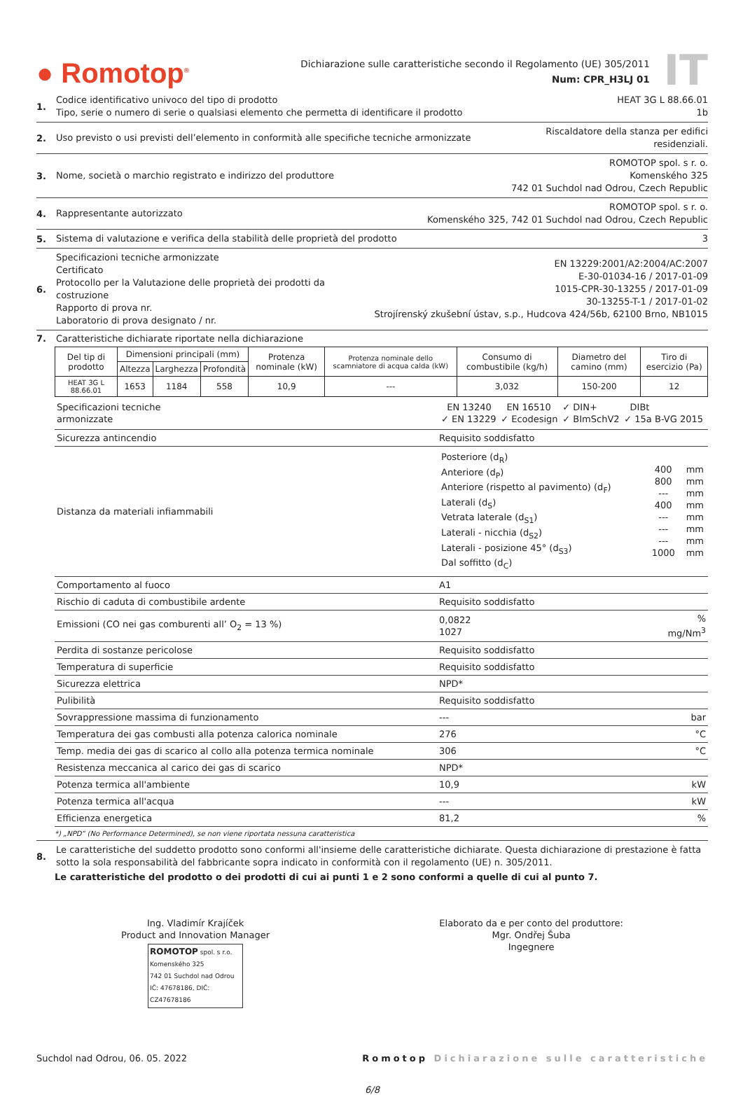● Romotop<sup>®</sup>
Dichiarazione sulle caratteristiche secondo il Regolamento (UE) 305/2011
Num: CPR_H3LJ 01
IT
1. Codice identificativo univoco del tipo di prodotto
Tipo, serie o numero di serie o qualsiasi elemento che permetta di identificare il prodotto HEAT 3G L 88.66.01
1b
2. Uso previsto o usi previsti dell’elemento in conformità alle specifiche tecniche armonizzate Riscaldatore della stanza per edifici
residenziali.
3. Nome, società o marchio registrato e indirizzo del produttore ROMOTOP spol. s r. o.
Komenského 325
742 01 Suchdol nad Odrou, Czech Republic
4. Rappresentante autorizzato ROMOTOP spol. s r. o.
Komenského 325, 742 01 Suchdol nad Odrou, Czech Republic
5. Sistema di valutazione e verifica della stabilità delle proprietà del prodotto 3
6. Specificazioni tecniche armonizzate
Certificato
Protocollo per la Valutazione delle proprietà dei prodotti da costruzione
Rapporto di prova nr.
Laboratorio di prova designato / nr. EN 13229:2001/A2:2004/AC:2007
E-30-01034-16 / 2017-01-09
1015-CPR-30-13255 / 2017-01-09
30-13255-T-1 / 2017-01-02
Strojírenský zkušební ústav, s.p., Hudcova 424/56b, 62100 Brno, NB1015
7. Caratteristiche dichiarate riportate nella dichiarazione
| Del tip di prodotto | Dimensioni principali (mm) | | | Protenza nominale (kW) | Protenza nominale dello scamniatore di acqua calda (kW) | Consumo di combustibile (kg/h) | Diametro del camino (mm) | Tiro di esercizio (Pa) |
| --- | --- | --- | --- | --- | --- | --- | --- | --- |
| | Altezza | Larghezza | Profondità | | | | | |
| HEAT 3G L 88.66.01 | 1653 | 1184 | 558 | 10,9 | --- | 3,032 | 150-200 | 12 |
| Specificazioni tecniche armonizzate | / EN 13240 ✓ EN 13229 / EN 16510 ✓ Ecodesign / ✓ DIN+ ✓ BImSchV2 / DIBt ✓ 15a B-VG 2015 / | |
| Sicurezza antincendio | Requisito soddisfatto | |
| Distanza da materiali infiammabili | / Posteriore (d<sub>R</sub>) Anteriore (d<sub>P</sub>) Anteriore (rispetto al pavimento) (d<sub>F</sub>) Laterali (d<sub>S</sub>) Vetrata laterale (d<sub>S1</sub>) Laterali - nicchia (d<sub>S2</sub>) Laterali - posizione 45° (d<sub>S3</sub>) Dal soffitto (d<sub>C</sub>) / 400 800 --- 400 --- --- --- 1000 / mm mm mm mm mm mm mm mm / | |
| Comportamento al fuoco | A1 | |
| Rischio di caduta di combustibile ardente | Requisito soddisfatto | |
| Emissioni (CO nei gas comburenti all’ O<sub>2</sub> = 13 %) | 0,0822 1027 | % mg/Nm<sup>3</sup> |
| Perdita di sostanze pericolose | Requisito soddisfatto | |
| Temperatura di superficie | Requisito soddisfatto | |
| Sicurezza elettrica | NPD* | |
| Pulibilità | Requisito soddisfatto | |
| Sovrappressione massima di funzionamento | --- | bar |
| Temperatura dei gas combusti alla potenza calorica nominale | 276 | °C |
| Temp. media dei gas di scarico al collo alla potenza termica nominale | 306 | °C |
| Resistenza meccanica al carico dei gas di scarico | NPD* | |
| Potenza termica all'ambiente | 10,9 | kW |
| Potenza termica all'acqua | --- | kW |
| Efficienza energetica | 81,2 | % |
*) „NPD“ (No Performance Determined), se non viene riportata nessuna caratteristica
8. Le caratteristiche del suddetto prodotto sono conformi all'insieme delle caratteristiche dichiarate. Questa dichiarazione di prestazione è fatta sotto la sola responsabilità del fabbricante sopra indicato in conformità con il regolamento (UE) n. 305/2011.
Le caratteristiche del prodotto o dei prodotti di cui ai punti 1 e 2 sono conformi a quelle di cui al punto 7.
Ing. Vladimír Krajíček
Product and Innovation Manager
ROMOTOP spol. s r.o.
Komenského 325
742 01 Suchdol nad Odrou
IČ: 47678186, DIČ: CZ47678186
Elaborato da e per conto del produttore:
Mgr. Ondřej Šuba
Ingegnere
Suchdol nad Odrou, 06. 05. 2022 Romotop Dichiarazione sulle caratteristiche
6/8